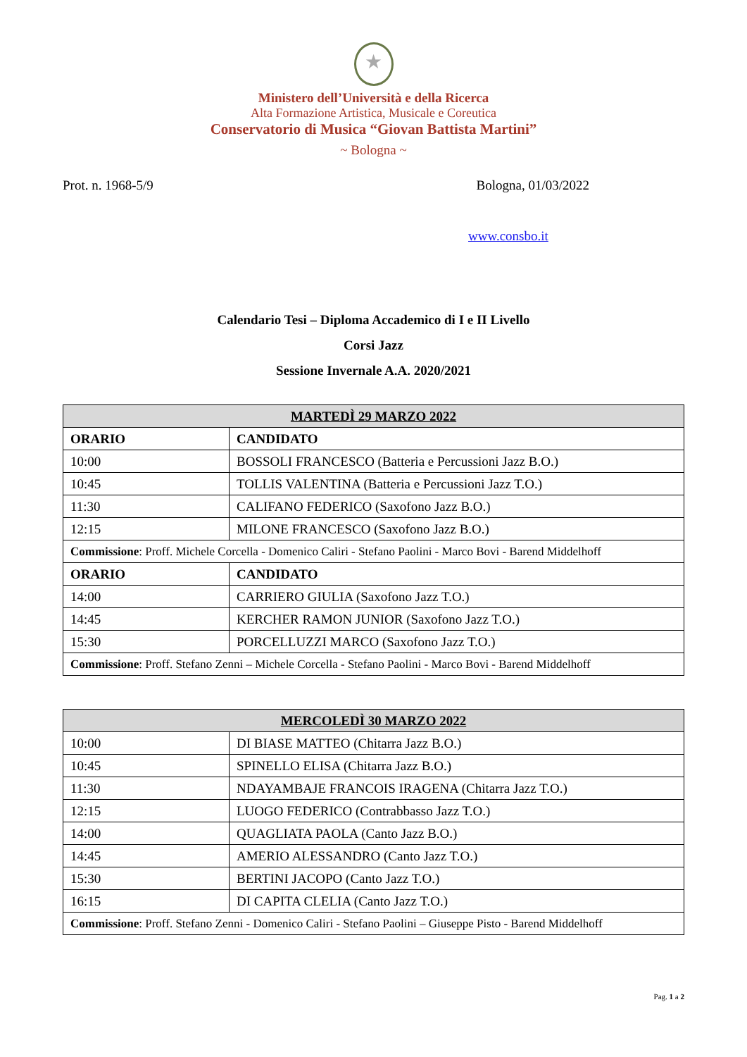★
Ministero dell’Università e della Ricerca
Alta Formazione Artistica, Musicale e Coreutica
Conservatorio di Musica “Giovan Battista Martini”
~ Bologna ~
Prot. n. 1968-5/9 Bologna, 01/03/2022
www.consbo.it
Calendario Tesi – Diploma Accademico di I e II Livello
Corsi Jazz
Sessione Invernale A.A. 2020/2021
| MARTEDÌ 29 MARZO 2022 | |
| --- | --- |
| ORARIO | CANDIDATO |
| 10:00 | BOSSOLI FRANCESCO (Batteria e Percussioni Jazz B.O.) |
| 10:45 | TOLLIS VALENTINA (Batteria e Percussioni Jazz T.O.) |
| 11:30 | CALIFANO FEDERICO (Saxofono Jazz B.O.) |
| 12:15 | MILONE FRANCESCO (Saxofono Jazz B.O.) |
| Commissione : Proff. Michele Corcella - Domenico Caliri - Stefano Paolini - Marco Bovi - Barend Middelhoff | |
| ORARIO | CANDIDATO |
| 14:00 | CARRIERO GIULIA (Saxofono Jazz T.O.) |
| 14:45 | KERCHER RAMON JUNIOR (Saxofono Jazz T.O.) |
| 15:30 | PORCELLUZZI MARCO (Saxofono Jazz T.O.) |
| Commissione : Proff. Stefano Zenni – Michele Corcella - Stefano Paolini - Marco Bovi - Barend Middelhoff | |
| MERCOLEDÌ 30 MARZO 2022 | |
| --- | --- |
| 10:00 | DI BIASE MATTEO (Chitarra Jazz B.O.) |
| 10:45 | SPINELLO ELISA (Chitarra Jazz B.O.) |
| 11:30 | NDAYAMBAJE FRANCOIS IRAGENA (Chitarra Jazz T.O.) |
| 12:15 | LUOGO FEDERICO (Contrabbasso Jazz T.O.) |
| 14:00 | QUAGLIATA PAOLA (Canto Jazz B.O.) |
| 14:45 | AMERIO ALESSANDRO (Canto Jazz T.O.) |
| 15:30 | BERTINI JACOPO (Canto Jazz T.O.) |
| 16:15 | DI CAPITA CLELIA (Canto Jazz T.O.) |
| Commissione : Proff. Stefano Zenni - Domenico Caliri - Stefano Paolini – Giuseppe Pisto - Barend Middelhoff | |
Pag. 1 a 2